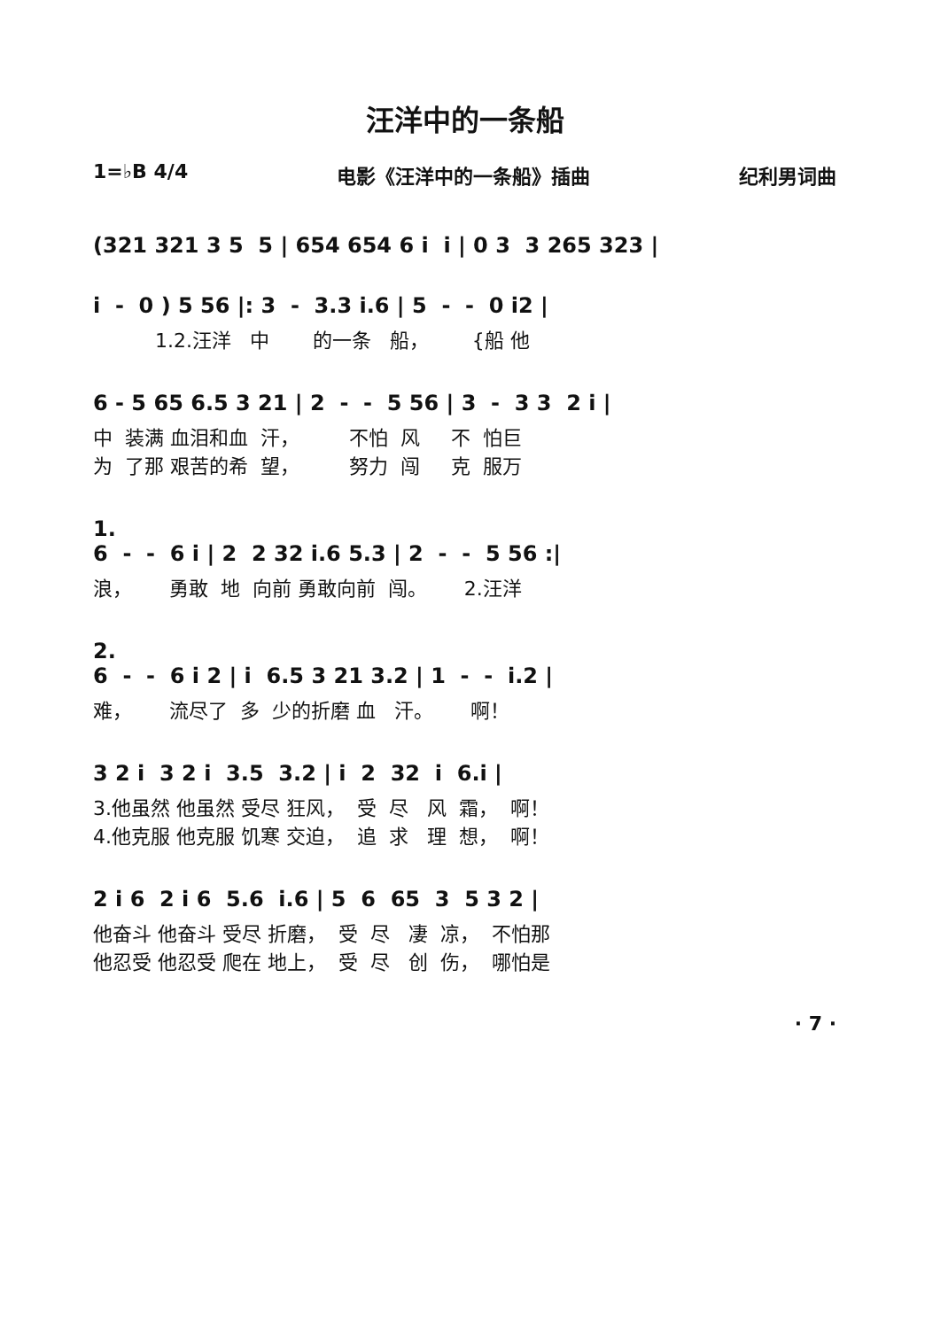汪洋中的一条船
1=♭B 4/4 电影《汪洋中的一条船》插曲 纪利男词曲
(321 321 3 5 5 | 654 654 6 i i | 0 3 3 265 323 |
i - 0 ) 5 56 |: 3 - 3.3 i.6 | 5 - - 0 i2 |
1.2.汪洋 中 的一条 船， {船 他
6 - 5 65 6.5 3 21 | 2 - - 5 56 | 3 - 3 3 2 i |
中 装满 血泪和血 汗， 不怕 风 不 怕巨 为 了那 艰苦的希 望， 努力 闯 克 服万
1. 6 - - 6 i | 2 2 32 i.6 5.3 | 2 - - 5 56 :|
浪， 勇敢 地 向前 勇敢向前 闯。 2.汪洋
2. 6 - - 6 i 2 | i 6.5 3 21 3.2 | 1 - - i.2 |
难， 流尽了 多 少的折磨 血 汗。 啊！
3 2 i 3 2 i 3.5 3.2 | i 2 32 i 6.i |
3.他虽然 他虽然 受尽 狂风， 受 尽 风 霜， 啊！ 4.他克服 他克服 饥寒 交迫， 追 求 理 想， 啊！
2 i 6 2 i 6 5.6 i.6 | 5 6 65 3 5 3 2 |
他奋斗 他奋斗 受尽 折磨， 受 尽 凄 凉， 不怕那 他忍受 他忍受 爬在 地上， 受 尽 创 伤， 哪怕是
· 7 ·